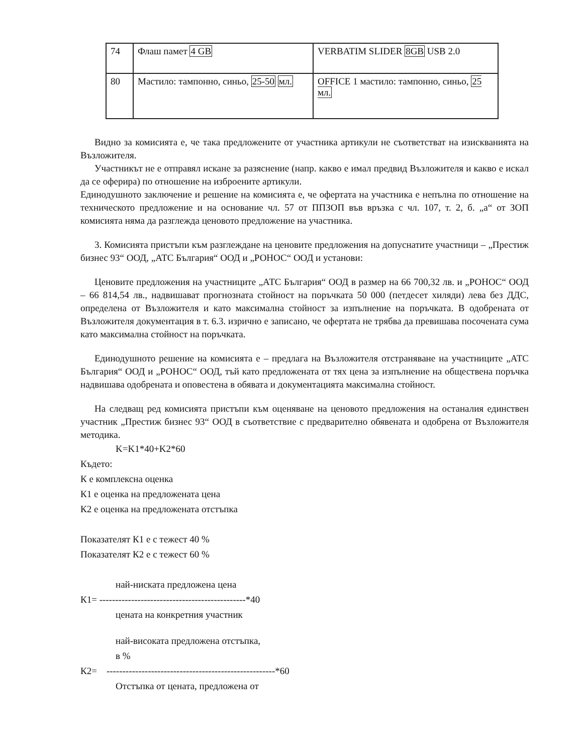| 74 | Флаш памет 4 GB | VERBATIM SLIDER 8GB USB 2.0 |
| 80 | Мастило: тампонно, синьо, 25-50 мл. | OFFICE 1 мастило: тампонно, синьо, 25 мл. |
Видно за комисията е, че така предложените от участника артикули не съответстват на изискванията на Възложителя.
Участникът не е отправял искане за разяснение (напр. какво е имал предвид Възложителя и какво е искал да се оферира) по отношение на изброените артикули.
Единодушното заключение и решение на комисията е, че офертата на участника е непълна по отношение на техническото предложение и на основание чл. 57 от ППЗОП във връзка с чл. 107, т. 2, б. „а“ от ЗОП комисията няма да разглежда ценовото предложение на участника.
3. Комисията пристъпи към разглеждане на ценовите предложения на допуснатите участници – „Престиж бизнес 93“ ООД, „АТС България“ ООД и „РОНОС“ ООД и установи:
Ценовите предложения на участниците „АТС България“ ООД в размер на 66 700,32 лв. и „РОНОС“ ООД – 66 814,54 лв., надвишават прогнозната стойност на поръчката 50 000 (петдесет хиляди) лева без ДДС, определена от Възложителя и като максимална стойност за изпълнение на поръчката. В одобрената от Възложителя документация в т. 6.3. изрично е записано, че офертата не трябва да превишава посочената сума като максимална стойност на поръчката.
Единодушното решение на комисията е – предлага на Възложителя отстраняване на участниците „АТС България“ ООД и „РОНОС“ ООД, тъй като предложената от тях цена за изпълнение на обществена поръчка надвишава одобрената и оповестена в обявата и документацията максимална стойност.
На следващ ред комисията пристъпи към оценяване на ценовото предложения на останалия единствен участник „Престиж бизнес 93“ ООД в съответствие с предварително обявената и одобрена от Възложителя методика.
K=K1*40+K2*60
Където:
К е комплексна оценка
К1 е оценка на предложената цена
К2 е оценка на предложената отстъпка
Показателят К1 е с тежест 40 %
Показателят К2 е с тежест 60 %
най-ниската предложена цена
К1= ----------------------------------------------*40
цената на конкретния участник
най-високата предложена отстъпка,
в %
К2= -----------------------------------------------------*60
Отстъпка от цената, предложена от